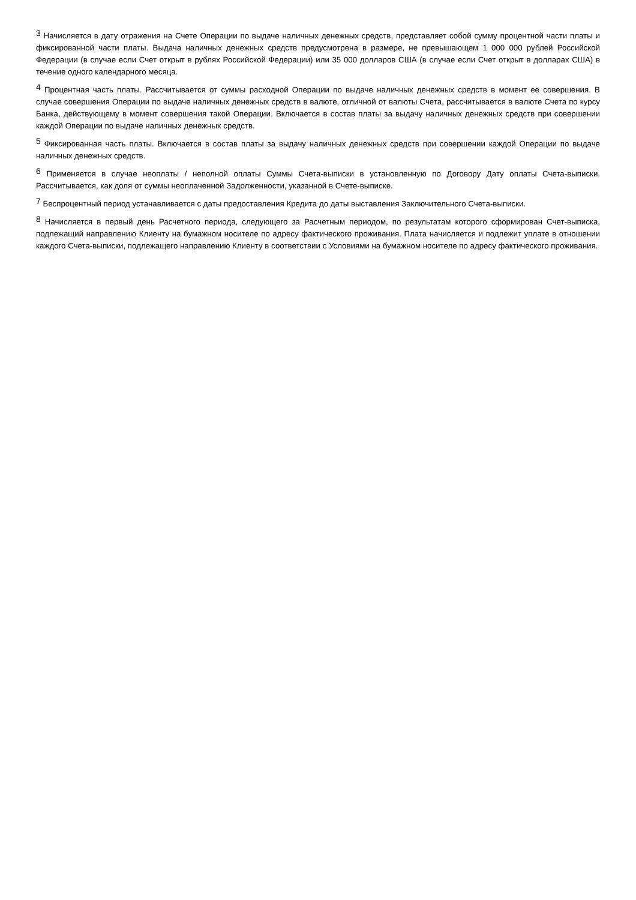<sup>3</sup> Начисляется в дату отражения на Счете Операции по выдаче наличных денежных средств, представляет собой сумму процентной части платы и фиксированной части платы. Выдача наличных денежных средств предусмотрена в размере, не превышающем 1 000 000 рублей Российской Федерации (в случае если Счет открыт в рублях Российской Федерации) или 35 000 долларов США (в случае если Счет открыт в долларах США) в течение одного календарного месяца.
<sup>4</sup> Процентная часть платы. Рассчитывается от суммы расходной Операции по выдаче наличных денежных средств в момент ее совершения. В случае совершения Операции по выдаче наличных денежных средств в валюте, отличной от валюты Счета, рассчитывается в валюте Счета по курсу Банка, действующему в момент совершения такой Операции. Включается в состав платы за выдачу наличных денежных средств при совершении каждой Операции по выдаче наличных денежных средств.
<sup>5</sup> Фиксированная часть платы. Включается в состав платы за выдачу наличных денежных средств при совершении каждой Операции по выдаче наличных денежных средств.
<sup>6</sup> Применяется в случае неоплаты / неполной оплаты Суммы Счета-выписки в установленную по Договору Дату оплаты Счета-выписки. Рассчитывается, как доля от суммы неоплаченной Задолженности, указанной в Счете-выписке.
<sup>7</sup> Беспроцентный период устанавливается с даты предоставления Кредита до даты выставления Заключительного Счета-выписки.
<sup>8</sup> Начисляется в первый день Расчетного периода, следующего за Расчетным периодом, по результатам которого сформирован Счет-выписка, подлежащий направлению Клиенту на бумажном носителе по адресу фактического проживания. Плата начисляется и подлежит уплате в отношении каждого Счета-выписки, подлежащего направлению Клиенту в соответствии с Условиями на бумажном носителе по адресу фактического проживания.